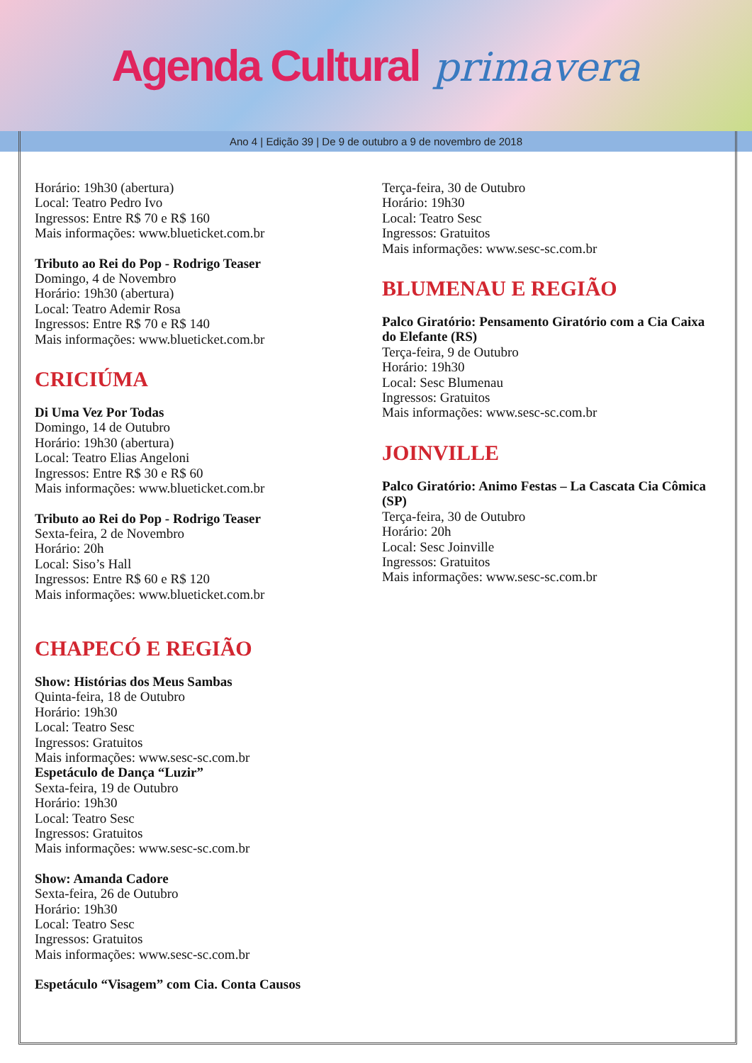Agenda Cultural primavera
Ano 4 | Edição 39 | De 9 de outubro a 9 de novembro de 2018
Horário: 19h30 (abertura)
Local: Teatro Pedro Ivo
Ingressos: Entre R$ 70 e R$ 160
Mais informações: www.blueticket.com.br
Tributo ao Rei do Pop - Rodrigo Teaser
Domingo, 4 de Novembro
Horário: 19h30 (abertura)
Local: Teatro Ademir Rosa
Ingressos: Entre R$ 70 e R$ 140
Mais informações: www.blueticket.com.br
CRICIÚMA
Di Uma Vez Por Todas
Domingo, 14 de Outubro
Horário: 19h30 (abertura)
Local: Teatro Elias Angeloni
Ingressos: Entre R$ 30 e R$ 60
Mais informações: www.blueticket.com.br
Tributo ao Rei do Pop - Rodrigo Teaser
Sexta-feira, 2 de Novembro
Horário: 20h
Local: Siso’s Hall
Ingressos: Entre R$ 60 e R$ 120
Mais informações: www.blueticket.com.br
CHAPECÓ E REGIÃO
Show: Histórias dos Meus Sambas
Quinta-feira, 18 de Outubro
Horário: 19h30
Local: Teatro Sesc
Ingressos: Gratuitos
Mais informações: www.sesc-sc.com.br
Espetáculo de Dança “Luzir”
Sexta-feira, 19 de Outubro
Horário: 19h30
Local: Teatro Sesc
Ingressos: Gratuitos
Mais informações: www.sesc-sc.com.br
Show: Amanda Cadore
Sexta-feira, 26 de Outubro
Horário: 19h30
Local: Teatro Sesc
Ingressos: Gratuitos
Mais informações: www.sesc-sc.com.br
Espetáculo “Visagem” com Cia. Conta Causos
Terça-feira, 30 de Outubro
Horário: 19h30
Local: Teatro Sesc
Ingressos: Gratuitos
Mais informações: www.sesc-sc.com.br
BLUMENAU E REGIÃO
Palco Giratório: Pensamento Giratório com a Cia Caixa do Elefante (RS)
Terça-feira, 9 de Outubro
Horário: 19h30
Local: Sesc Blumenau
Ingressos: Gratuitos
Mais informações: www.sesc-sc.com.br
JOINVILLE
Palco Giratório: Animo Festas – La Cascata Cia Cômica (SP)
Terça-feira, 30 de Outubro
Horário: 20h
Local: Sesc Joinville
Ingressos: Gratuitos
Mais informações: www.sesc-sc.com.br